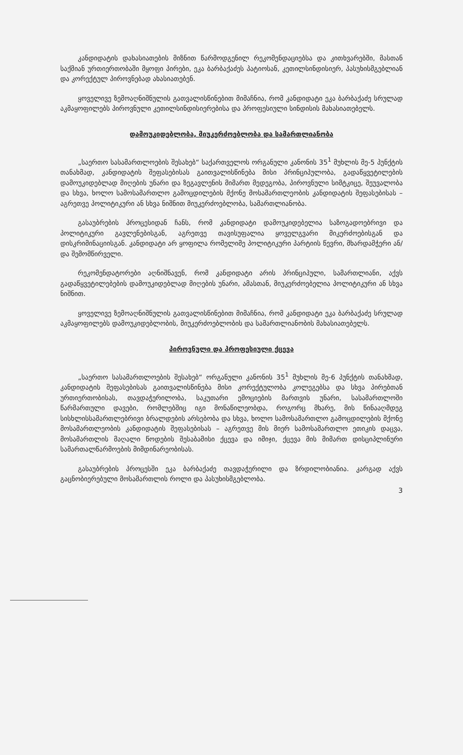კანდიდატის დახასიათების მიზნით წარმოდგენილ რეკომენდაციებსა და კითხვარებში, მასთან საქმიან ურთიერთობაში მყოფი პირები, ეკა ბარბაქაძეს პატიოსან, კეთილსინდისიერ, პასუხისმგებლიან და კორექტულ პიროვნებად ახასიათებენ.
ყოველივე ზემოაღნიშნულის გათვალისწინებით მიმაჩნია, რომ კანდიდატი ეკა ბარბაქაძე სრულად აკმაყოფილებს პიროვნული კეთილსინდისიერებისა და პროფესიული სინდისის მახასიათებელს.
დამოუკიდებლობა, მიუკერძოებლობა და სამართლიანობა
„საერთო სასამართლოების შესახებ“ საქართველოს ორგანული კანონის 35<sup>1</sup> მუხლის მე-5 პუნქტის თანახმად, კანდიდატის შეფასებისას გაითვალისწინება მისი პრინციპულობა, გადაწყვეტილების დამოუკიდებლად მიღების უნარი და ზეგავლენის მიმართ მედეგობა, პიროვნული სიმტკიცე, შეუვალობა და სხვა, ხოლო სამოსამართლო გამოცდილების მქონე მოსამართლეობის კანდიდატის შეფასებისას – აგრეთვე პოლიტიკური ან სხვა ნიშნით მიუკერძოებლობა, სამართლიანობა.
გასაუბრების პროცესიდან ჩანს, რომ კანდიდატი დამოუკიდებელია საზოგადოებრივი და პოლიტიკური გავლენებისგან, აგრეთვე თავისუფალია ყოველგვარი მიკერძოებისგან და დისკრიმინაციისგან. კანდიდატი არ ყოფილა რომელიმე პოლიტიკური პარტიის წევრი, მხარდამჭერი ან/და შემომწირველი.
რეკომენდატორები აღნიშნავენ, რომ კანდიდატი არის პრინციპული, სამართლიანი, აქვს გადაწყვეტილებების დამოუკიდებლად მიღების უნარი, ამასთან, მიუკერძოებელია პოლიტიკური ან სხვა ნიშნით.
ყოველივე ზემოაღნიშნულის გათვალისწინებით მიმაჩნია, რომ კანდიდატი ეკა ბარბაქაძე სრულად აკმაყოფილებს დამოუკიდებლობის, მიუკერძოებლობის და სამართლიანობის მახასიათებელს.
პიროვნული და პროფესიული ქცევა
„საერთო სასამართლოების შესახებ“ ორგანული კანონის 35<sup>1</sup> მუხლის მე-6 პუნქტის თანახმად, კანდიდატის შეფასებისას გაითვალისწინება მისი კორექტულობა კოლეგებსა და სხვა პირებთან ურთიერთობისას, თავდაჭერილობა, საკუთარი ემოციების მართვის უნარი, სასამართლოში წარმართული დავები, რომლებშიც იგი მონაწილეობდა, როგორც მხარე, მის წინააღმდეგ სისხლისსამართლებრივი ბრალდების არსებობა და სხვა, ხოლო სამოსამართლო გამოცდილების მქონე მოსამართლეობის კანდიდატის შეფასებისას – აგრეთვე მის მიერ სამოსამართლო ეთიკის დაცვა, მოსამართლის მაღალი წოდების შესაბამისი ქცევა და იმიჯი, ქცევა მის მიმართ დისციპლინური სამართალწარმოების მიმდინარეობისას.
გასაუბრების პროცესში ეკა ბარბაქაძე თავდაჭერილი და ზრდილობიანია. კარგად აქვს გაცნობიერებული მოსამართლის როლი და პასუხისმგებლობა.
3